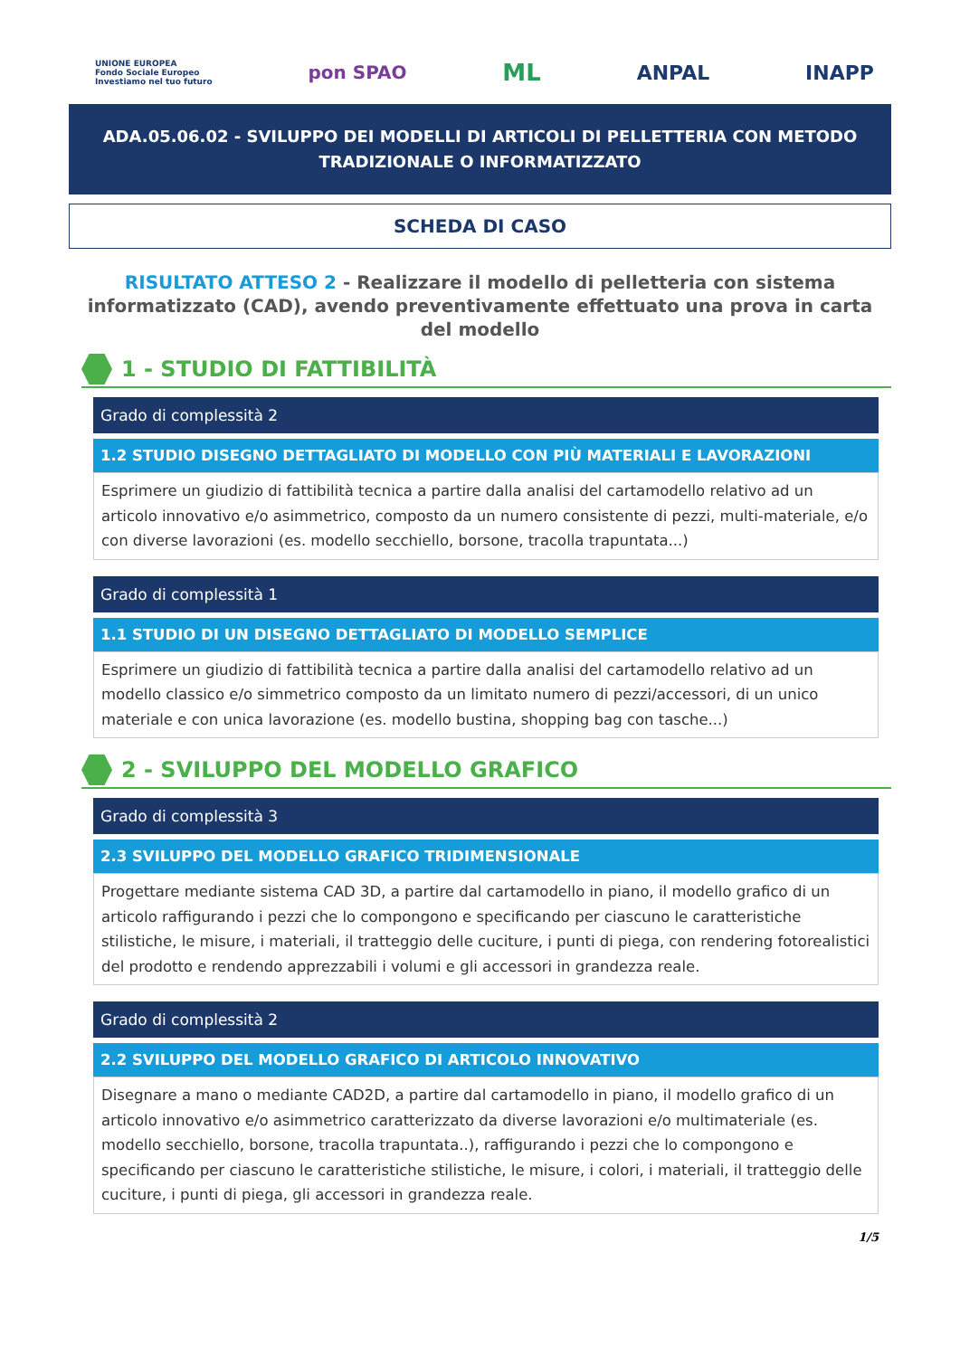UNIONE EUROPEA
Fondo Sociale Europeo
Investiamo nel tuo futuro
pon SPAO
ML
ANPAL INAPP
ADA.05.06.02 - SVILUPPO DEI MODELLI DI ARTICOLI DI PELLETTERIA CON METODO TRADIZIONALE O INFORMATIZZATO
SCHEDA DI CASO
RISULTATO ATTESO 2 - Realizzare il modello di pelletteria con sistema informatizzato (CAD), avendo preventivamente effettuato una prova in carta del modello
1 - STUDIO DI FATTIBILITÀ
Grado di complessità 2
1.2 STUDIO DISEGNO DETTAGLIATO DI MODELLO CON PIÙ MATERIALI E LAVORAZIONI
Esprimere un giudizio di fattibilità tecnica a partire dalla analisi del cartamodello relativo ad un articolo innovativo e/o asimmetrico, composto da un numero consistente di pezzi, multi-materiale, e/o con diverse lavorazioni (es. modello secchiello, borsone, tracolla trapuntata...)
Grado di complessità 1
1.1 STUDIO DI UN DISEGNO DETTAGLIATO DI MODELLO SEMPLICE
Esprimere un giudizio di fattibilità tecnica a partire dalla analisi del cartamodello relativo ad un modello classico e/o simmetrico composto da un limitato numero di pezzi/accessori, di un unico materiale e con unica lavorazione (es. modello bustina, shopping bag con tasche...)
2 - SVILUPPO DEL MODELLO GRAFICO
Grado di complessità 3
2.3 SVILUPPO DEL MODELLO GRAFICO TRIDIMENSIONALE
Progettare mediante sistema CAD 3D, a partire dal cartamodello in piano, il modello grafico di un articolo raffigurando i pezzi che lo compongono e specificando per ciascuno le caratteristiche stilistiche, le misure, i materiali, il tratteggio delle cuciture, i punti di piega, con rendering fotorealistici del prodotto e rendendo apprezzabili i volumi e gli accessori in grandezza reale.
Grado di complessità 2
2.2 SVILUPPO DEL MODELLO GRAFICO DI ARTICOLO INNOVATIVO
Disegnare a mano o mediante CAD2D, a partire dal cartamodello in piano, il modello grafico di un articolo innovativo e/o asimmetrico caratterizzato da diverse lavorazioni e/o multimateriale (es. modello secchiello, borsone, tracolla trapuntata..), raffigurando i pezzi che lo compongono e specificando per ciascuno le caratteristiche stilistiche, le misure, i colori, i materiali, il tratteggio delle cuciture, i punti di piega, gli accessori in grandezza reale.
1/5